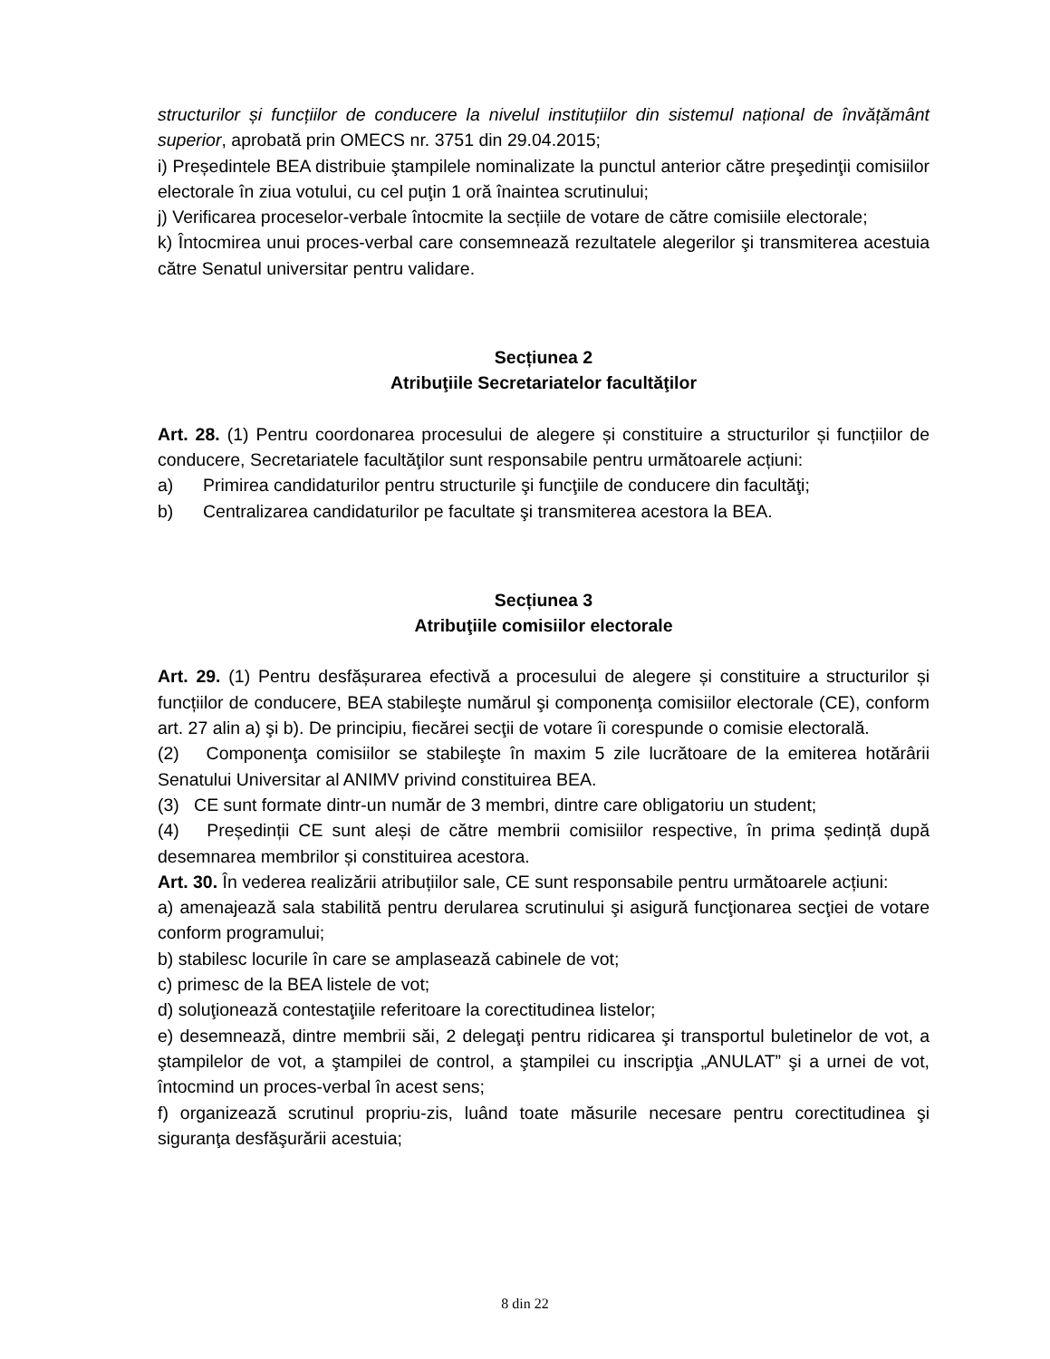structurilor și funcțiilor de conducere la nivelul instituțiilor din sistemul național de învățământ superior, aprobată prin OMECS nr. 3751 din 29.04.2015;
i) Președintele BEA distribuie ştampilele nominalizate la punctul anterior către preşedinţii comisiilor electorale în ziua votului, cu cel puţin 1 oră înaintea scrutinului;
j) Verificarea proceselor-verbale întocmite la secțiile de votare de către comisiile electorale;
k) Întocmirea unui proces-verbal care consemnează rezultatele alegerilor şi transmiterea acestuia către Senatul universitar pentru validare.
Secțiunea 2
Atribuţiile Secretariatelor facultăţilor
Art. 28. (1) Pentru coordonarea procesului de alegere și constituire a structurilor și funcțiilor de conducere, Secretariatele facultăţilor sunt responsabile pentru următoarele acțiuni:
a) Primirea candidaturilor pentru structurile şi funcţiile de conducere din facultăţi;
b) Centralizarea candidaturilor pe facultate şi transmiterea acestora la BEA.
Secțiunea 3
Atribuţiile comisiilor electorale
Art. 29. (1) Pentru desfășurarea efectivă a procesului de alegere și constituire a structurilor și funcțiilor de conducere, BEA stabileşte numărul şi componenţa comisiilor electorale (CE), conform art. 27 alin a) şi b). De principiu, fiecărei secţii de votare îi corespunde o comisie electorală.
(2) Componenţa comisiilor se stabileşte în maxim 5 zile lucrătoare de la emiterea hotărârii Senatului Universitar al ANIMV privind constituirea BEA.
(3) CE sunt formate dintr-un număr de 3 membri, dintre care obligatoriu un student;
(4) Președinții CE sunt aleși de către membrii comisiilor respective, în prima ședință după desemnarea membrilor și constituirea acestora.
Art. 30. În vederea realizării atribuțiilor sale, CE sunt responsabile pentru următoarele acțiuni:
a) amenajează sala stabilită pentru derularea scrutinului şi asigură funcţionarea secţiei de votare conform programului;
b) stabilesc locurile în care se amplasează cabinele de vot;
c) primesc de la BEA listele de vot;
d) soluţionează contestaţiile referitoare la corectitudinea listelor;
e) desemnează, dintre membrii săi, 2 delegaţi pentru ridicarea şi transportul buletinelor de vot, a ştampilelor de vot, a ştampilei de control, a ştampilei cu inscripţia „ANULAT” şi a urnei de vot, întocmind un proces-verbal în acest sens;
f) organizează scrutinul propriu-zis, luând toate măsurile necesare pentru corectitudinea şi siguranţa desfăşurării acestuia;
8 din 22